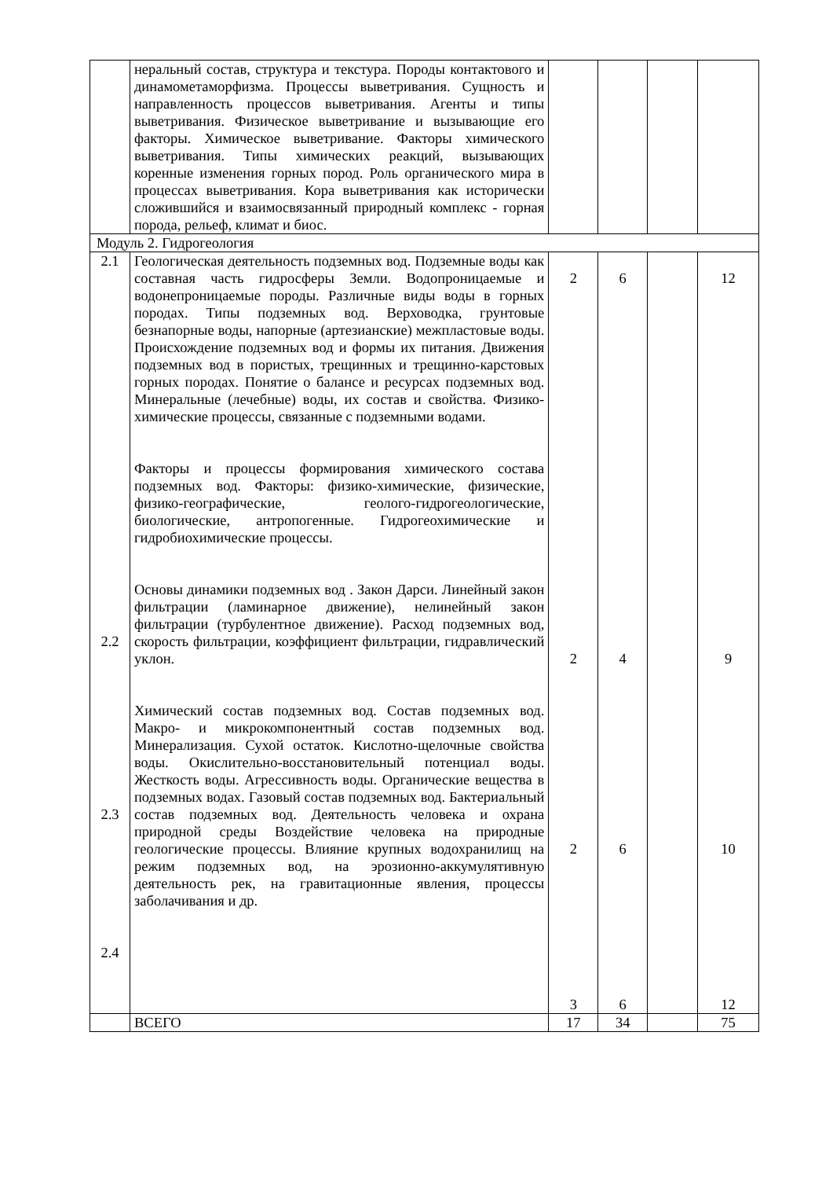| | неральный состав, структура и текстура. Породы контактового и динамометаморфизма. Процессы выветривания. Сущность и направленность процессов выветривания. Агенты и типы выветривания. Физическое выветривание и вызывающие его факторы. Химическое выветривание. Факторы химического выветривания. Типы химических реакций, вызывающих коренные изменения горных пород. Роль органического мира в процессах выветривания. Кора выветривания как исторически сложившийся и взаимосвязанный природный комплекс - горная порода, рельеф, климат и биос. | | | | |
| Модуль 2. Гидрогеология | | | | | |
| 2.1 2.2 2.3 2.4 | Геологическая деятельность подземных вод. Подземные воды как составная часть гидросферы Земли. Водопроницаемые и водонепроницаемые породы. Различные виды воды в горных породах. Типы подземных вод. Верховодка, грунтовые безнапорные воды, напорные (артезианские) межпластовые воды. Происхождение подземных вод и формы их питания. Движения подземных вод в пористых, трещинных и трещинно-карстовых горных породах. Понятие о балансе и ресурсах подземных вод. Минеральные (лечебные) воды, их состав и свойства. Физико-химические процессы, связанные с подземными водами. Факторы и процессы формирования химического состава подземных вод. Факторы: физико-химические, физические, физико-географические, геолого-гидрогеологические, биологические, антропогенные. Гидрогеохимические и гидробиохимические процессы. Основы динамики подземных вод . Закон Дарси. Линейный закон фильтрации (ламинарное движение), нелинейный закон фильтрации (турбулентное движение). Расход подземных вод, скорость фильтрации, коэффициент фильтрации, гидравлический уклон. Химический состав подземных вод. Состав подземных вод. Макро- и микрокомпонентный состав подземных вод. Минерализация. Сухой остаток. Кислотно-щелочные свойства воды. Окислительно-восстановительный потенциал воды. Жесткость воды. Агрессивность воды. Органические вещества в подземных водах. Газовый состав подземных вод. Бактериальный состав подземных вод. Деятельность человека и охрана природной среды Воздействие человека на природные геологические процессы. Влияние крупных водохранилищ на режим подземных вод, на эрозионно-аккумулятивную деятельность рек, на гравитационные явления, процессы заболачивания и др. | 2 2 2 3 | 6 4 6 6 | | 12 9 10 12 |
| | ВСЕГО | 17 | 34 | | 75 |